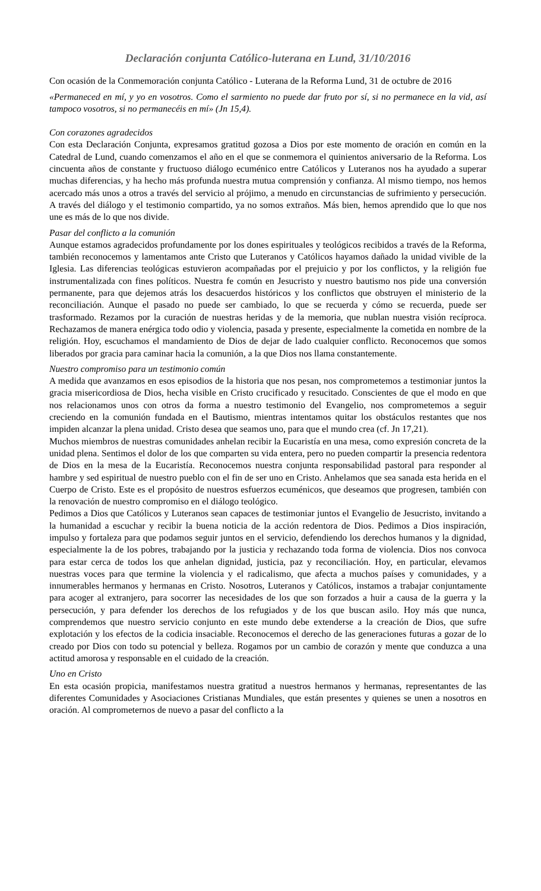Declaración conjunta Católico-luterana en Lund, 31/10/2016
Con ocasión de la Conmemoración conjunta Católico - Luterana de la Reforma Lund, 31 de octubre de 2016
«Permaneced en mí, y yo en vosotros. Como el sarmiento no puede dar fruto por sí, si no permanece en la vid, así tampoco vosotros, si no permanecéis en mí» (Jn 15,4).
Con corazones agradecidos
Con esta Declaración Conjunta, expresamos gratitud gozosa a Dios por este momento de oración en común en la Catedral de Lund, cuando comenzamos el año en el que se conmemora el quinientos aniversario de la Reforma. Los cincuenta años de constante y fructuoso diálogo ecuménico entre Católicos y Luteranos nos ha ayudado a superar muchas diferencias, y ha hecho más profunda nuestra mutua comprensión y confianza. Al mismo tiempo, nos hemos acercado más unos a otros a través del servicio al prójimo, a menudo en circunstancias de sufrimiento y persecución. A través del diálogo y el testimonio compartido, ya no somos extraños. Más bien, hemos aprendido que lo que nos une es más de lo que nos divide.
Pasar del conflicto a la comunión
Aunque estamos agradecidos profundamente por los dones espirituales y teológicos recibidos a través de la Reforma, también reconocemos y lamentamos ante Cristo que Luteranos y Católicos hayamos dañado la unidad vivible de la Iglesia. Las diferencias teológicas estuvieron acompañadas por el prejuicio y por los conflictos, y la religión fue instrumentalizada con fines políticos. Nuestra fe común en Jesucristo y nuestro bautismo nos pide una conversión permanente, para que dejemos atrás los desacuerdos históricos y los conflictos que obstruyen el ministerio de la reconciliación. Aunque el pasado no puede ser cambiado, lo que se recuerda y cómo se recuerda, puede ser trasformado. Rezamos por la curación de nuestras heridas y de la memoria, que nublan nuestra visión recíproca. Rechazamos de manera enérgica todo odio y violencia, pasada y presente, especialmente la cometida en nombre de la religión. Hoy, escuchamos el mandamiento de Dios de dejar de lado cualquier conflicto. Reconocemos que somos liberados por gracia para caminar hacia la comunión, a la que Dios nos llama constantemente.
Nuestro compromiso para un testimonio común
A medida que avanzamos en esos episodios de la historia que nos pesan, nos comprometemos a testimoniar juntos la gracia misericordiosa de Dios, hecha visible en Cristo crucificado y resucitado. Conscientes de que el modo en que nos relacionamos unos con otros da forma a nuestro testimonio del Evangelio, nos comprometemos a seguir creciendo en la comunión fundada en el Bautismo, mientras intentamos quitar los obstáculos restantes que nos impiden alcanzar la plena unidad. Cristo desea que seamos uno, para que el mundo crea (cf. Jn 17,21).
Muchos miembros de nuestras comunidades anhelan recibir la Eucaristía en una mesa, como expresión concreta de la unidad plena. Sentimos el dolor de los que comparten su vida entera, pero no pueden compartir la presencia redentora de Dios en la mesa de la Eucaristía. Reconocemos nuestra conjunta responsabilidad pastoral para responder al hambre y sed espiritual de nuestro pueblo con el fin de ser uno en Cristo. Anhelamos que sea sanada esta herida en el Cuerpo de Cristo. Este es el propósito de nuestros esfuerzos ecuménicos, que deseamos que progresen, también con la renovación de nuestro compromiso en el diálogo teológico.
Pedimos a Dios que Católicos y Luteranos sean capaces de testimoniar juntos el Evangelio de Jesucristo, invitando a la humanidad a escuchar y recibir la buena noticia de la acción redentora de Dios. Pedimos a Dios inspiración, impulso y fortaleza para que podamos seguir juntos en el servicio, defendiendo los derechos humanos y la dignidad, especialmente la de los pobres, trabajando por la justicia y rechazando toda forma de violencia. Dios nos convoca para estar cerca de todos los que anhelan dignidad, justicia, paz y reconciliación. Hoy, en particular, elevamos nuestras voces para que termine la violencia y el radicalismo, que afecta a muchos países y comunidades, y a innumerables hermanos y hermanas en Cristo. Nosotros, Luteranos y Católicos, instamos a trabajar conjuntamente para acoger al extranjero, para socorrer las necesidades de los que son forzados a huir a causa de la guerra y la persecución, y para defender los derechos de los refugiados y de los que buscan asilo. Hoy más que nunca, comprendemos que nuestro servicio conjunto en este mundo debe extenderse a la creación de Dios, que sufre explotación y los efectos de la codicia insaciable. Reconocemos el derecho de las generaciones futuras a gozar de lo creado por Dios con todo su potencial y belleza. Rogamos por un cambio de corazón y mente que conduzca a una actitud amorosa y responsable en el cuidado de la creación.
Uno en Cristo
En esta ocasión propicia, manifestamos nuestra gratitud a nuestros hermanos y hermanas, representantes de las diferentes Comunidades y Asociaciones Cristianas Mundiales, que están presentes y quienes se unen a nosotros en oración. Al comprometernos de nuevo a pasar del conflicto a la